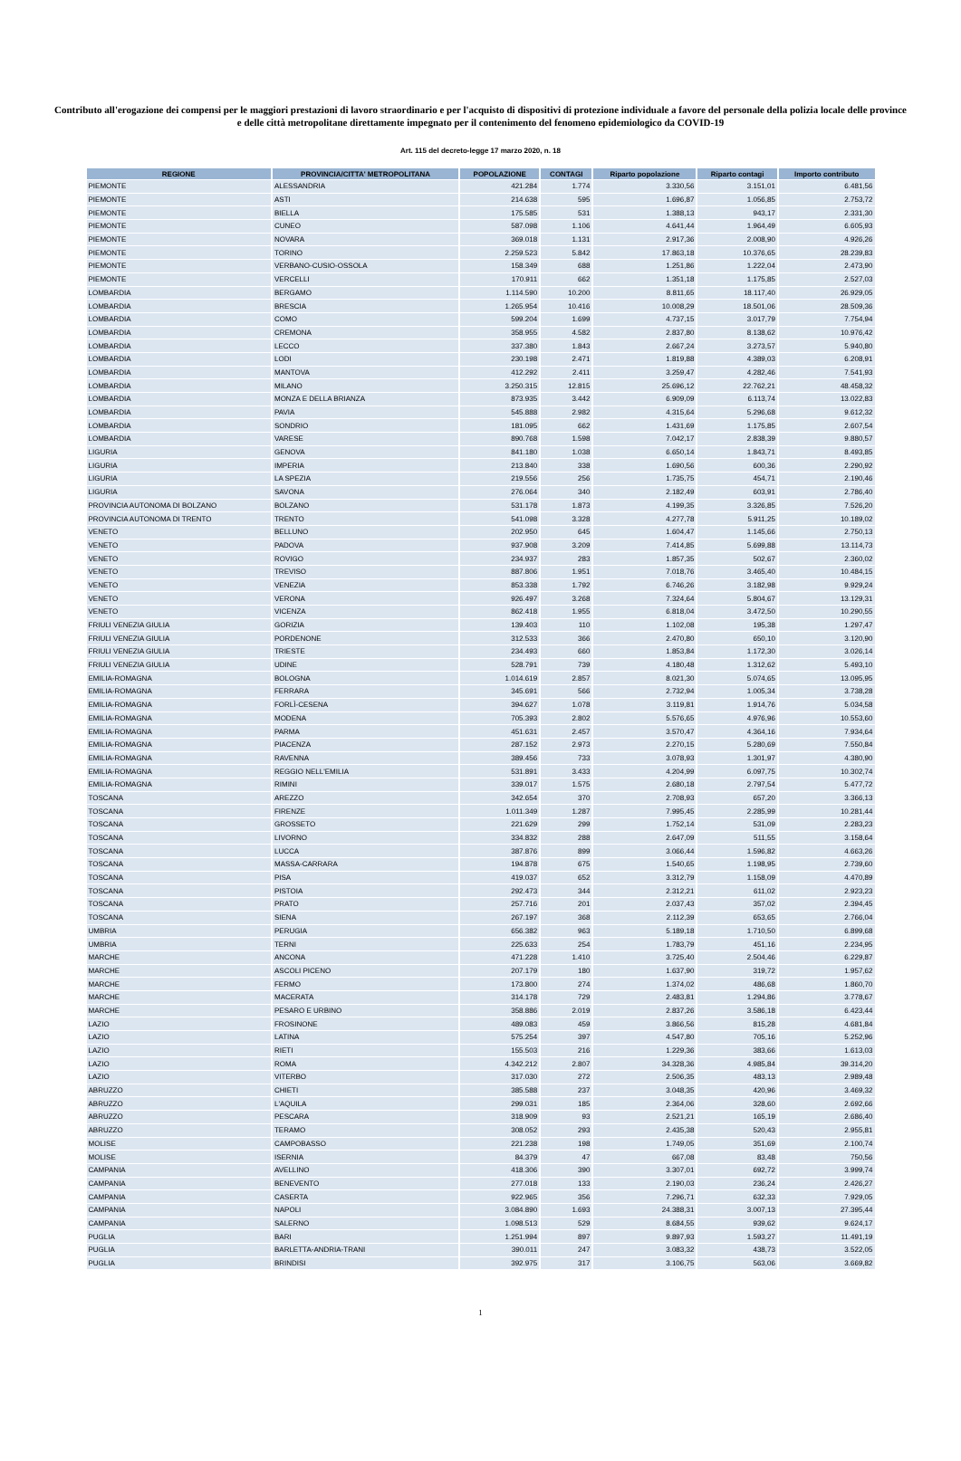Contributo all'erogazione dei compensi per le maggiori prestazioni di lavoro straordinario e per l'acquisto di dispositivi di protezione individuale a favore del personale della polizia locale delle province e delle città metropolitane direttamente impegnato per il contenimento del fenomeno epidemiologico da COVID-19
Art. 115 del decreto-legge 17 marzo 2020, n. 18
| REGIONE | PROVINCIA/CITTA' METROPOLITANA | POPOLAZIONE | CONTAGI | Riparto popolazione | Riparto contagi | Importo contributo |
| --- | --- | --- | --- | --- | --- | --- |
| PIEMONTE | ALESSANDRIA | 421.284 | 1.774 | 3.330,56 | 3.151,01 | 6.481,56 |
| PIEMONTE | ASTI | 214.638 | 595 | 1.696,87 | 1.056,85 | 2.753,72 |
| PIEMONTE | BIELLA | 175.585 | 531 | 1.388,13 | 943,17 | 2.331,30 |
| PIEMONTE | CUNEO | 587.098 | 1.106 | 4.641,44 | 1.964,49 | 6.605,93 |
| PIEMONTE | NOVARA | 369.018 | 1.131 | 2.917,36 | 2.008,90 | 4.926,26 |
| PIEMONTE | TORINO | 2.259.523 | 5.842 | 17.863,18 | 10.376,65 | 28.239,83 |
| PIEMONTE | VERBANO-CUSIO-OSSOLA | 158.349 | 688 | 1.251,86 | 1.222,04 | 2.473,90 |
| PIEMONTE | VERCELLI | 170.911 | 662 | 1.351,18 | 1.175,85 | 2.527,03 |
| LOMBARDIA | BERGAMO | 1.114.590 | 10.200 | 8.811,65 | 18.117,40 | 26.929,05 |
| LOMBARDIA | BRESCIA | 1.265.954 | 10.416 | 10.008,29 | 18.501,06 | 28.509,36 |
| LOMBARDIA | COMO | 599.204 | 1.699 | 4.737,15 | 3.017,79 | 7.754,94 |
| LOMBARDIA | CREMONA | 358.955 | 4.582 | 2.837,80 | 8.138,62 | 10.976,42 |
| LOMBARDIA | LECCO | 337.380 | 1.843 | 2.667,24 | 3.273,57 | 5.940,80 |
| LOMBARDIA | LODI | 230.198 | 2.471 | 1.819,88 | 4.389,03 | 6.208,91 |
| LOMBARDIA | MANTOVA | 412.292 | 2.411 | 3.259,47 | 4.282,46 | 7.541,93 |
| LOMBARDIA | MILANO | 3.250.315 | 12.815 | 25.696,12 | 22.762,21 | 48.458,32 |
| LOMBARDIA | MONZA E DELLA BRIANZA | 873.935 | 3.442 | 6.909,09 | 6.113,74 | 13.022,83 |
| LOMBARDIA | PAVIA | 545.888 | 2.982 | 4.315,64 | 5.296,68 | 9.612,32 |
| LOMBARDIA | SONDRIO | 181.095 | 662 | 1.431,69 | 1.175,85 | 2.607,54 |
| LOMBARDIA | VARESE | 890.768 | 1.598 | 7.042,17 | 2.838,39 | 9.880,57 |
| LIGURIA | GENOVA | 841.180 | 1.038 | 6.650,14 | 1.843,71 | 8.493,85 |
| LIGURIA | IMPERIA | 213.840 | 338 | 1.690,56 | 600,36 | 2.290,92 |
| LIGURIA | LA SPEZIA | 219.556 | 256 | 1.735,75 | 454,71 | 2.190,46 |
| LIGURIA | SAVONA | 276.064 | 340 | 2.182,49 | 603,91 | 2.786,40 |
| PROVINCIA AUTONOMA DI BOLZANO | BOLZANO | 531.178 | 1.873 | 4.199,35 | 3.326,85 | 7.526,20 |
| PROVINCIA AUTONOMA DI TRENTO | TRENTO | 541.098 | 3.328 | 4.277,78 | 5.911,25 | 10.189,02 |
| VENETO | BELLUNO | 202.950 | 645 | 1.604,47 | 1.145,66 | 2.750,13 |
| VENETO | PADOVA | 937.908 | 3.209 | 7.414,85 | 5.699,88 | 13.114,73 |
| VENETO | ROVIGO | 234.937 | 283 | 1.857,35 | 502,67 | 2.360,02 |
| VENETO | TREVISO | 887.806 | 1.951 | 7.018,76 | 3.465,40 | 10.484,15 |
| VENETO | VENEZIA | 853.338 | 1.792 | 6.746,26 | 3.182,98 | 9.929,24 |
| VENETO | VERONA | 926.497 | 3.268 | 7.324,64 | 5.804,67 | 13.129,31 |
| VENETO | VICENZA | 862.418 | 1.955 | 6.818,04 | 3.472,50 | 10.290,55 |
| FRIULI VENEZIA GIULIA | GORIZIA | 139.403 | 110 | 1.102,08 | 195,38 | 1.297,47 |
| FRIULI VENEZIA GIULIA | PORDENONE | 312.533 | 366 | 2.470,80 | 650,10 | 3.120,90 |
| FRIULI VENEZIA GIULIA | TRIESTE | 234.493 | 660 | 1.853,84 | 1.172,30 | 3.026,14 |
| FRIULI VENEZIA GIULIA | UDINE | 528.791 | 739 | 4.180,48 | 1.312,62 | 5.493,10 |
| EMILIA-ROMAGNA | BOLOGNA | 1.014.619 | 2.857 | 8.021,30 | 5.074,65 | 13.095,95 |
| EMILIA-ROMAGNA | FERRARA | 345.691 | 566 | 2.732,94 | 1.005,34 | 3.738,28 |
| EMILIA-ROMAGNA | FORLÌ-CESENA | 394.627 | 1.078 | 3.119,81 | 1.914,76 | 5.034,58 |
| EMILIA-ROMAGNA | MODENA | 705.393 | 2.802 | 5.576,65 | 4.976,96 | 10.553,60 |
| EMILIA-ROMAGNA | PARMA | 451.631 | 2.457 | 3.570,47 | 4.364,16 | 7.934,64 |
| EMILIA-ROMAGNA | PIACENZA | 287.152 | 2.973 | 2.270,15 | 5.280,69 | 7.550,84 |
| EMILIA-ROMAGNA | RAVENNA | 389.456 | 733 | 3.078,93 | 1.301,97 | 4.380,90 |
| EMILIA-ROMAGNA | REGGIO NELL'EMILIA | 531.891 | 3.433 | 4.204,99 | 6.097,75 | 10.302,74 |
| EMILIA-ROMAGNA | RIMINI | 339.017 | 1.575 | 2.680,18 | 2.797,54 | 5.477,72 |
| TOSCANA | AREZZO | 342.654 | 370 | 2.708,93 | 657,20 | 3.366,13 |
| TOSCANA | FIRENZE | 1.011.349 | 1.287 | 7.995,45 | 2.285,99 | 10.281,44 |
| TOSCANA | GROSSETO | 221.629 | 299 | 1.752,14 | 531,09 | 2.283,23 |
| TOSCANA | LIVORNO | 334.832 | 288 | 2.647,09 | 511,55 | 3.158,64 |
| TOSCANA | LUCCA | 387.876 | 899 | 3.066,44 | 1.596,82 | 4.663,26 |
| TOSCANA | MASSA-CARRARA | 194.878 | 675 | 1.540,65 | 1.198,95 | 2.739,60 |
| TOSCANA | PISA | 419.037 | 652 | 3.312,79 | 1.158,09 | 4.470,89 |
| TOSCANA | PISTOIA | 292.473 | 344 | 2.312,21 | 611,02 | 2.923,23 |
| TOSCANA | PRATO | 257.716 | 201 | 2.037,43 | 357,02 | 2.394,45 |
| TOSCANA | SIENA | 267.197 | 368 | 2.112,39 | 653,65 | 2.766,04 |
| UMBRIA | PERUGIA | 656.382 | 963 | 5.189,18 | 1.710,50 | 6.899,68 |
| UMBRIA | TERNI | 225.633 | 254 | 1.783,79 | 451,16 | 2.234,95 |
| MARCHE | ANCONA | 471.228 | 1.410 | 3.725,40 | 2.504,46 | 6.229,87 |
| MARCHE | ASCOLI PICENO | 207.179 | 180 | 1.637,90 | 319,72 | 1.957,62 |
| MARCHE | FERMO | 173.800 | 274 | 1.374,02 | 486,68 | 1.860,70 |
| MARCHE | MACERATA | 314.178 | 729 | 2.483,81 | 1.294,86 | 3.778,67 |
| MARCHE | PESARO E URBINO | 358.886 | 2.019 | 2.837,26 | 3.586,18 | 6.423,44 |
| LAZIO | FROSINONE | 489.083 | 459 | 3.866,56 | 815,28 | 4.681,84 |
| LAZIO | LATINA | 575.254 | 397 | 4.547,80 | 705,16 | 5.252,96 |
| LAZIO | RIETI | 155.503 | 216 | 1.229,36 | 383,66 | 1.613,03 |
| LAZIO | ROMA | 4.342.212 | 2.807 | 34.328,36 | 4.985,84 | 39.314,20 |
| LAZIO | VITERBO | 317.030 | 272 | 2.506,35 | 483,13 | 2.989,48 |
| ABRUZZO | CHIETI | 385.588 | 237 | 3.048,35 | 420,96 | 3.469,32 |
| ABRUZZO | L'AQUILA | 299.031 | 185 | 2.364,06 | 328,60 | 2.692,66 |
| ABRUZZO | PESCARA | 318.909 | 93 | 2.521,21 | 165,19 | 2.686,40 |
| ABRUZZO | TERAMO | 308.052 | 293 | 2.435,38 | 520,43 | 2.955,81 |
| MOLISE | CAMPOBASSO | 221.238 | 198 | 1.749,05 | 351,69 | 2.100,74 |
| MOLISE | ISERNIA | 84.379 | 47 | 667,08 | 83,48 | 750,56 |
| CAMPANIA | AVELLINO | 418.306 | 390 | 3.307,01 | 692,72 | 3.999,74 |
| CAMPANIA | BENEVENTO | 277.018 | 133 | 2.190,03 | 236,24 | 2.426,27 |
| CAMPANIA | CASERTA | 922.965 | 356 | 7.296,71 | 632,33 | 7.929,05 |
| CAMPANIA | NAPOLI | 3.084.890 | 1.693 | 24.388,31 | 3.007,13 | 27.395,44 |
| CAMPANIA | SALERNO | 1.098.513 | 529 | 8.684,55 | 939,62 | 9.624,17 |
| PUGLIA | BARI | 1.251.994 | 897 | 9.897,93 | 1.593,27 | 11.491,19 |
| PUGLIA | BARLETTA-ANDRIA-TRANI | 390.011 | 247 | 3.083,32 | 438,73 | 3.522,05 |
| PUGLIA | BRINDISI | 392.975 | 317 | 3.106,75 | 563,06 | 3.669,82 |
1